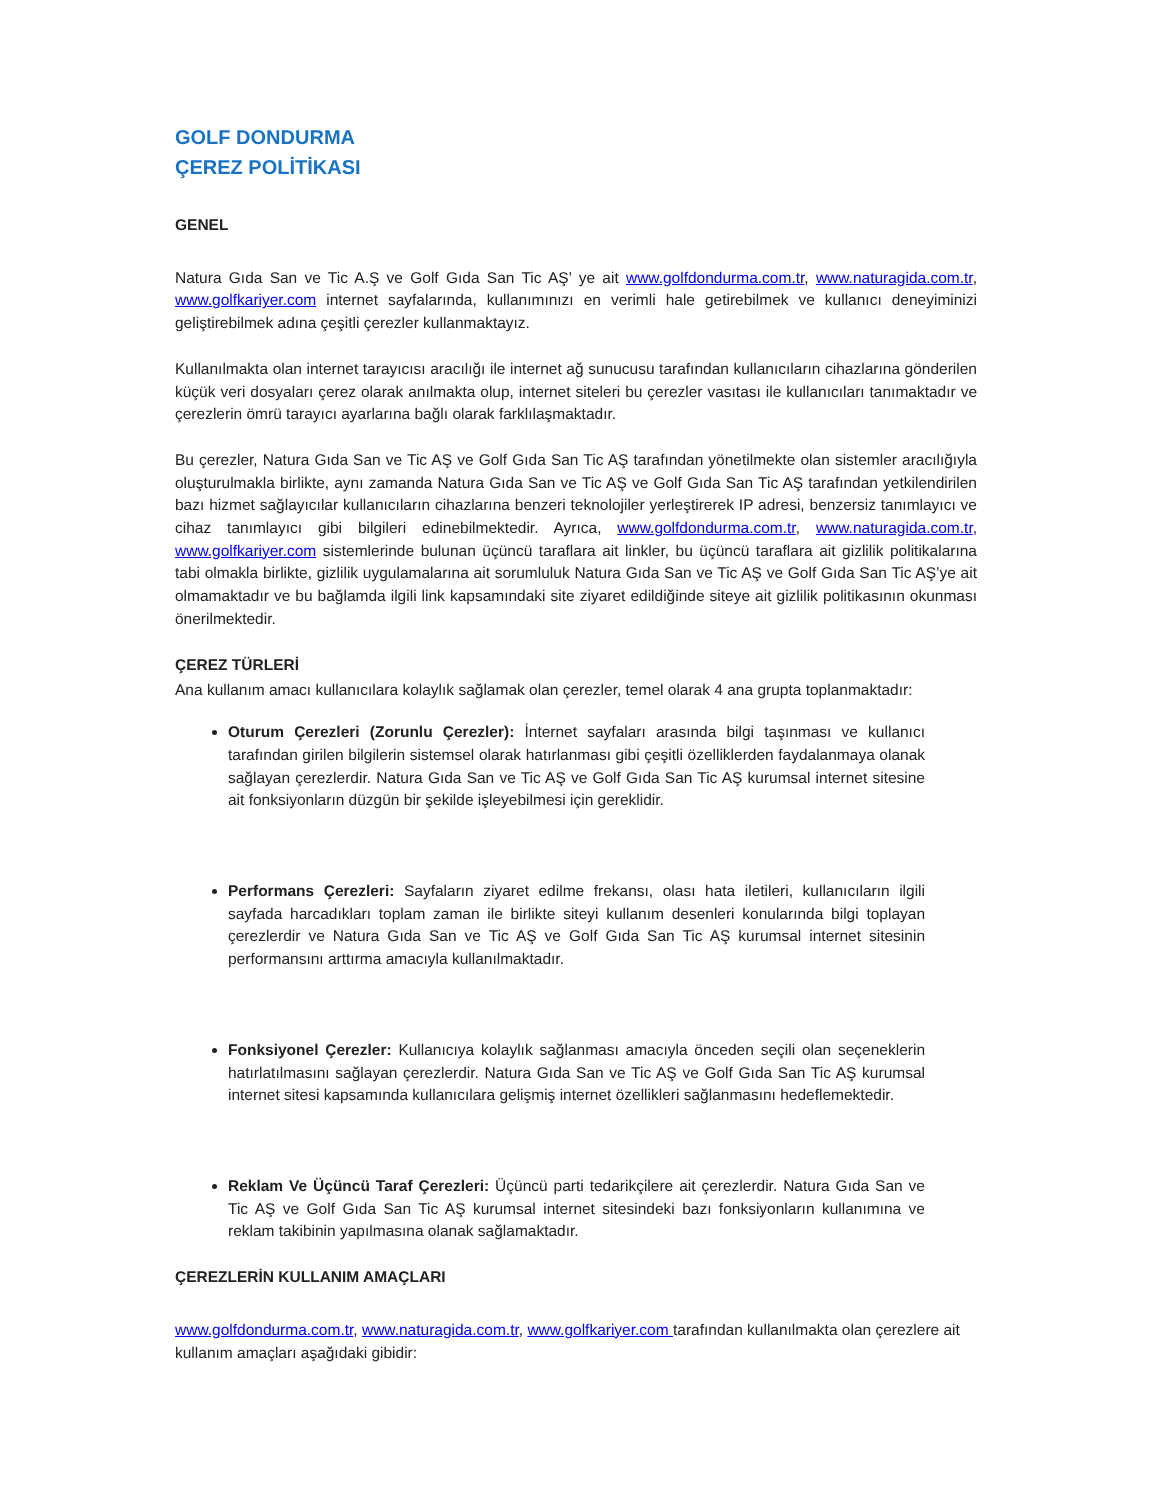GOLF DONDURMA
ÇEREZ POLİTİKASI
GENEL
Natura Gıda San ve Tic A.Ş ve Golf Gıda San Tic AŞ’ ye ait www.golfdondurma.com.tr, www.naturagida.com.tr, www.golfkariyer.com internet sayfalarında, kullanımınızı en verimli hale getirebilmek ve kullanıcı deneyiminizi geliştirebilmek adına çeşitli çerezler kullanmaktayız.
Kullanılmakta olan internet tarayıcısı aracılığı ile internet ağ sunucusu tarafından kullanıcıların cihazlarına gönderilen küçük veri dosyaları çerez olarak anılmakta olup, internet siteleri bu çerezler vasıtası ile kullanıcıları tanımaktadır ve çerezlerin ömrü tarayıcı ayarlarına bağlı olarak farklılaşmaktadır.
Bu çerezler, Natura Gıda San ve Tic AŞ ve Golf Gıda San Tic AŞ tarafından yönetilmekte olan sistemler aracılığıyla oluşturulmakla birlikte, aynı zamanda Natura Gıda San ve Tic AŞ ve Golf Gıda San Tic AŞ tarafından yetkilendirilen bazı hizmet sağlayıcılar kullanıcıların cihazlarına benzeri teknolojiler yerleştirerek IP adresi, benzersiz tanımlayıcı ve cihaz tanımlayıcı gibi bilgileri edinebilmektedir. Ayrıca, www.golfdondurma.com.tr, www.naturagida.com.tr, www.golfkariyer.com sistemlerinde bulunan üçüncü taraflara ait linkler, bu üçüncü taraflara ait gizlilik politikalarına tabi olmakla birlikte, gizlilik uygulamalarına ait sorumluluk Natura Gıda San ve Tic AŞ ve Golf Gıda San Tic AŞ’ye ait olmamaktadır ve bu bağlamda ilgili link kapsamındaki site ziyaret edildiğinde siteye ait gizlilik politikasının okunması önerilmektedir.
ÇEREZ TÜRLERİ
Ana kullanım amacı kullanıcılara kolaylık sağlamak olan çerezler, temel olarak 4 ana grupta toplanmaktadır:
Oturum Çerezleri (Zorunlu Çerezler): İnternet sayfaları arasında bilgi taşınması ve kullanıcı tarafından girilen bilgilerin sistemsel olarak hatırlanması gibi çeşitli özelliklerden faydalanmaya olanak sağlayan çerezlerdir. Natura Gıda San ve Tic AŞ ve Golf Gıda San Tic AŞ kurumsal internet sitesine ait fonksiyonların düzgün bir şekilde işleyebilmesi için gereklidir.
Performans Çerezleri: Sayfaların ziyaret edilme frekansı, olası hata iletileri, kullanıcıların ilgili sayfada harcadıkları toplam zaman ile birlikte siteyi kullanım desenleri konularında bilgi toplayan çerezlerdir ve Natura Gıda San ve Tic AŞ ve Golf Gıda San Tic AŞ kurumsal internet sitesinin performansını arttırma amacıyla kullanılmaktadır.
Fonksiyonel Çerezler: Kullanıcıya kolaylık sağlanması amacıyla önceden seçili olan seçeneklerin hatırlatılmasını sağlayan çerezlerdir. Natura Gıda San ve Tic AŞ ve Golf Gıda San Tic AŞ kurumsal internet sitesi kapsamında kullanıcılara gelişmiş internet özellikleri sağlanmasını hedeflemektedir.
Reklam Ve Üçüncü Taraf Çerezleri: Üçüncü parti tedarikçilere ait çerezlerdir. Natura Gıda San ve Tic AŞ ve Golf Gıda San Tic AŞ kurumsal internet sitesindeki bazı fonksiyonların kullanımına ve reklam takibinin yapılmasına olanak sağlamaktadır.
ÇEREZLERİN KULLANIM AMAÇLARI
www.golfdondurma.com.tr, www.naturagida.com.tr, www.golfkariyer.com tarafından kullanılmakta olan çerezlere ait kullanım amaçları aşağıdaki gibidir: